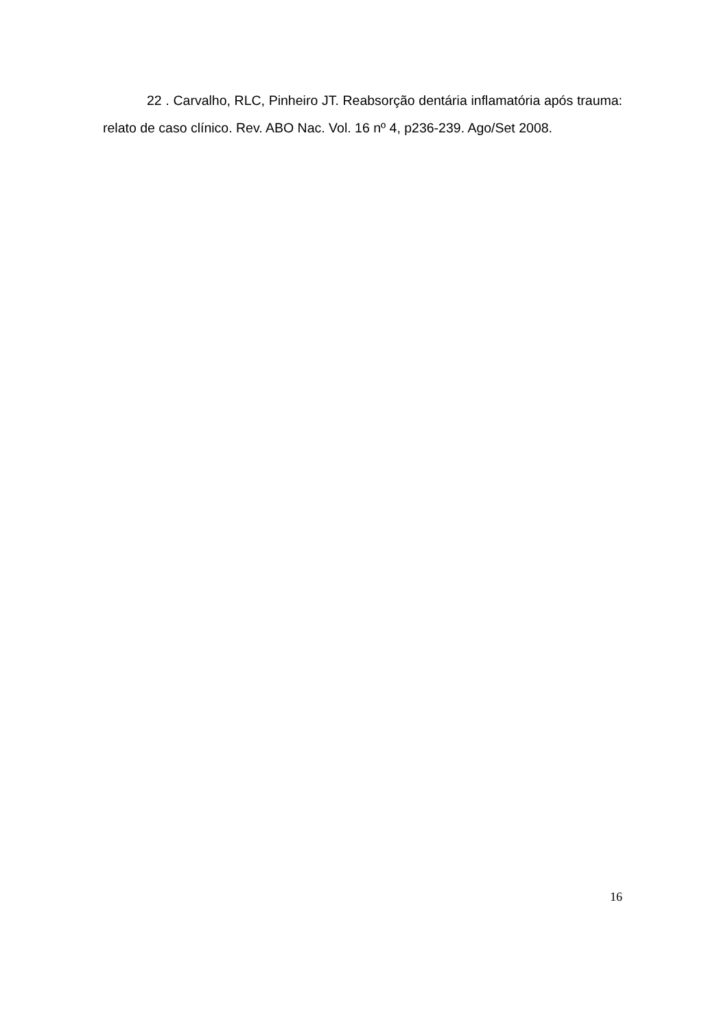22 . Carvalho, RLC, Pinheiro JT. Reabsorção dentária inflamatória após trauma: relato de caso clínico. Rev. ABO Nac. Vol. 16 nº 4, p236-239. Ago/Set 2008.
16